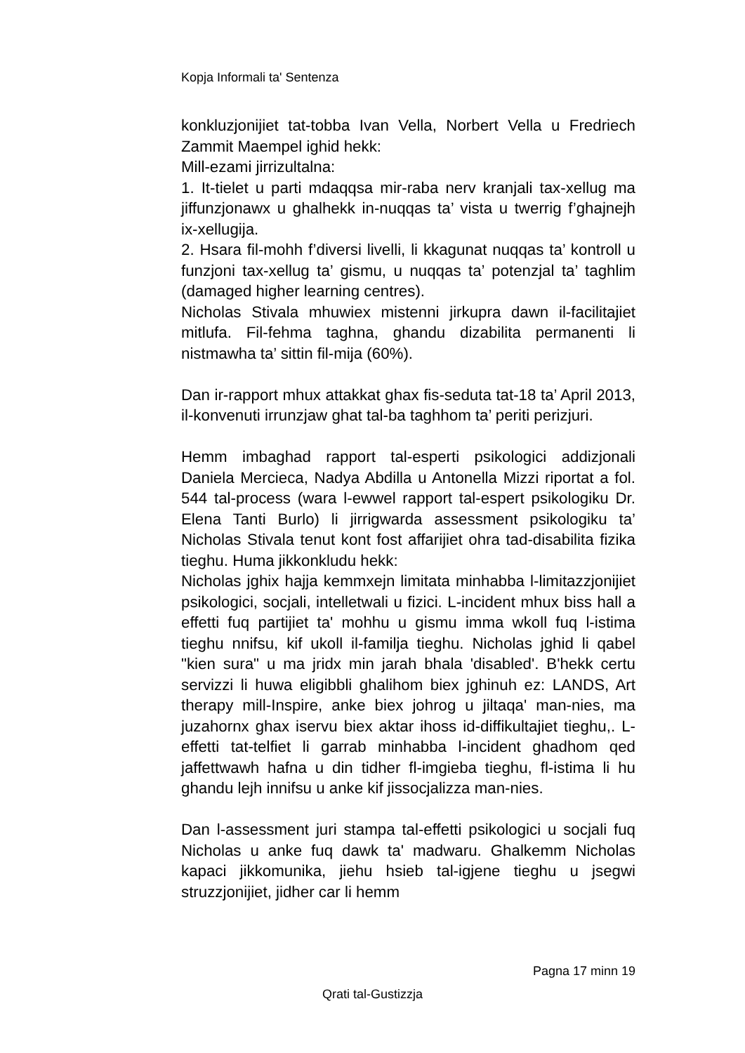Kopja Informali ta' Sentenza
konkluzjonijiet tat-tobba Ivan Vella, Norbert Vella u Fredriech Zammit Maempel ighid hekk:
Mill-ezami jirrizultalna:
1. It-tielet u parti mdaqqsa mir-raba nerv kranjali tax-xellug ma jiffunzjonawx u ghalhekk in-nuqqas ta’ vista u twerrig f’ghajnejh ix-xellugija.
2. Hsara fil-mohh f’diversi livelli, li kkagunat nuqqas ta’ kontroll u funzjoni tax-xellug ta’ gismu, u nuqqas ta’ potenzjal ta’ taghlim (damaged higher learning centres).
Nicholas Stivala mhuwiex mistenni jirkupra dawn il-facilitajiet mitlufa. Fil-fehma taghna, ghandu dizabilita permanenti li nistmawha ta’ sittin fil-mija (60%).
Dan ir-rapport mhux attakkat ghax fis-seduta tat-18 ta’ April 2013, il-konvenuti irrunzjaw ghat tal-ba taghhom ta’ periti perizjuri.
Hemm imbaghad rapport tal-esperti psikologici addizjonali Daniela Mercieca, Nadya Abdilla u Antonella Mizzi riportat a fol. 544 tal-process (wara l-ewwel rapport tal-espert psikologiku Dr. Elena Tanti Burlo) li jirrigwarda assessment psikologiku ta’ Nicholas Stivala tenut kont fost affarijiet ohra tad-disabilita fizika tieghu. Huma jikkonkludu hekk:
Nicholas jghix hajja kemmxejn limitata minhabba l-limitazzjonijiet psikologici, socjali, intelletwali u fizici. L-incident mhux biss hall a effetti fuq partijiet ta' mohhu u gismu imma wkoll fuq l-istima tieghu nnifsu, kif ukoll il-familja tieghu. Nicholas jghid li qabel "kien sura" u ma jridx min jarah bhala 'disabled'. B'hekk certu servizzi li huwa eligibbli ghalihom biex jghinuh ez: LANDS, Art therapy mill-Inspire, anke biex johrog u jiltaqa' man-nies, ma juzahornx ghax iservu biex aktar ihoss id-diffikultajiet tieghu,. L-effetti tat-telfiet li garrab minhabba l-incident ghadhom qed jaffettwawh hafna u din tidher fl-imgieba tieghu, fl-istima li hu ghandu lejh innifsu u anke kif jissocjalizza man-nies.
Dan l-assessment juri stampa tal-effetti psikologici u socjali fuq Nicholas u anke fuq dawk ta' madwaru. Ghalkemm Nicholas kapaci jikkomunika, jiehu hsieb tal-igjene tieghu u jsegwi struzzjonijiet, jidher car li hemm
Pagna 17 minn 19
Qrati tal-Gustizzja